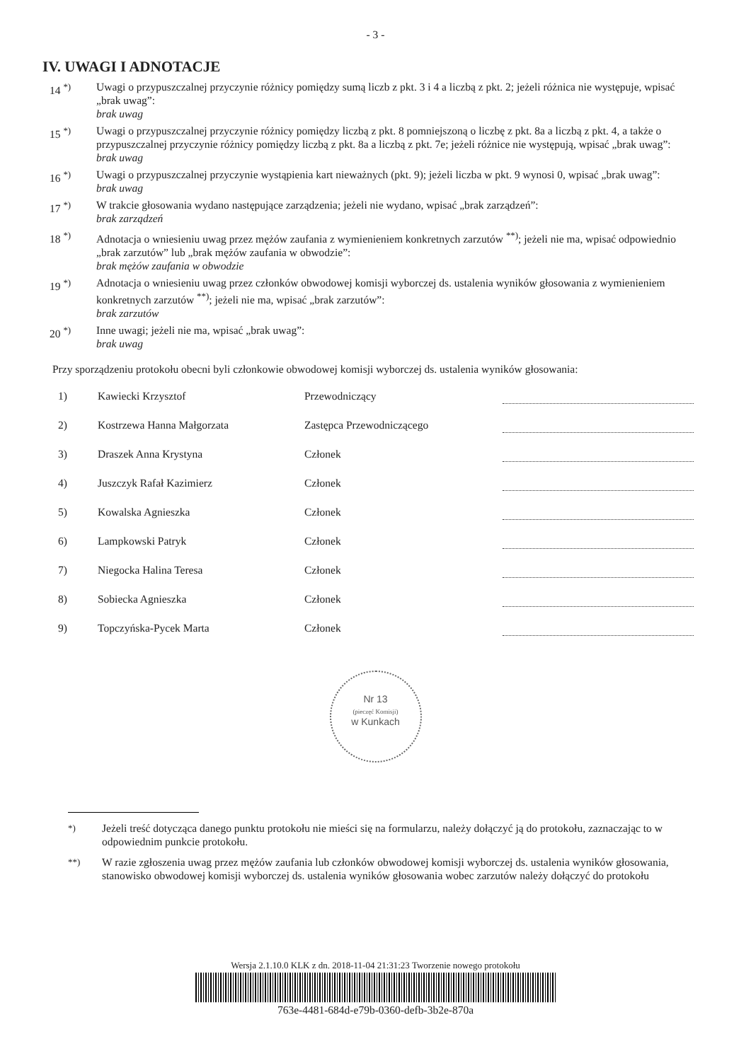- 3 -
IV. UWAGI I ADNOTACJE
14 <sup>*)</sup> Uwagi o przypuszczalnej przyczynie różnicy pomiędzy sumą liczb z pkt. 3 i 4 a liczbą z pkt. 2; jeżeli różnica nie występuje, wpisać „brak uwag”:
brak uwag
15 <sup>*)</sup> Uwagi o przypuszczalnej przyczynie różnicy pomiędzy liczbą z pkt. 8 pomniejszoną o liczbę z pkt. 8a a liczbą z pkt. 4, a także o przypuszczalnej przyczynie różnicy pomiędzy liczbą z pkt. 8a a liczbą z pkt. 7e; jeżeli różnice nie występują, wpisać „brak uwag”:
brak uwag
16 <sup>*)</sup> Uwagi o przypuszczalnej przyczynie wystąpienia kart nieważnych (pkt. 9); jeżeli liczba w pkt. 9 wynosi 0, wpisać „brak uwag”:
brak uwag
17 <sup>*)</sup> W trakcie głosowania wydano następujące zarządzenia; jeżeli nie wydano, wpisać „brak zarządzeń”:
brak zarządzeń
18 <sup>*)</sup> Adnotacja o wniesieniu uwag przez mężów zaufania z wymienieniem konkretnych zarzutów <sup>**)</sup>; jeżeli nie ma, wpisać odpowiednio „brak zarzutów” lub „brak mężów zaufania w obwodzie”:
brak mężów zaufania w obwodzie
19 <sup>*)</sup> Adnotacja o wniesieniu uwag przez członków obwodowej komisji wyborczej ds. ustalenia wyników głosowania z wymienieniem konkretnych zarzutów <sup>**)</sup>; jeżeli nie ma, wpisać „brak zarzutów”:
brak zarzutów
20 <sup>*)</sup> Inne uwagi; jeżeli nie ma, wpisać „brak uwag”:
brak uwag
Przy sporządzeniu protokołu obecni byli członkowie obwodowej komisji wyborczej ds. ustalenia wyników głosowania:
| 1) | Kawiecki Krzysztof | Przewodniczący | |
| 2) | Kostrzewa Hanna Małgorzata | Zastępca Przewodniczącego | |
| 3) | Draszek Anna Krystyna | Członek | |
| 4) | Juszczyk Rafał Kazimierz | Członek | |
| 5) | Kowalska Agnieszka | Członek | |
| 6) | Lampkowski Patryk | Członek | |
| 7) | Niegocka Halina Teresa | Członek | |
| 8) | Sobiecka Agnieszka | Członek | |
| 9) | Topczyńska-Pycek Marta | Członek | |
Nr 13
(pieczęć Komisji)
w Kunkach
<sup>*)</sup> Jeżeli treść dotycząca danego punktu protokołu nie mieści się na formularzu, należy dołączyć ją do protokołu, zaznaczając to w odpowiednim punkcie protokołu.
<sup>**)</sup> W razie zgłoszenia uwag przez mężów zaufania lub członków obwodowej komisji wyborczej ds. ustalenia wyników głosowania, stanowisko obwodowej komisji wyborczej ds. ustalenia wyników głosowania wobec zarzutów należy dołączyć do protokołu
Wersja 2.1.10.0 KLK z dn. 2018-11-04 21:31:23 Tworzenie nowego protokołu
763e-4481-684d-e79b-0360-defb-3b2e-870a